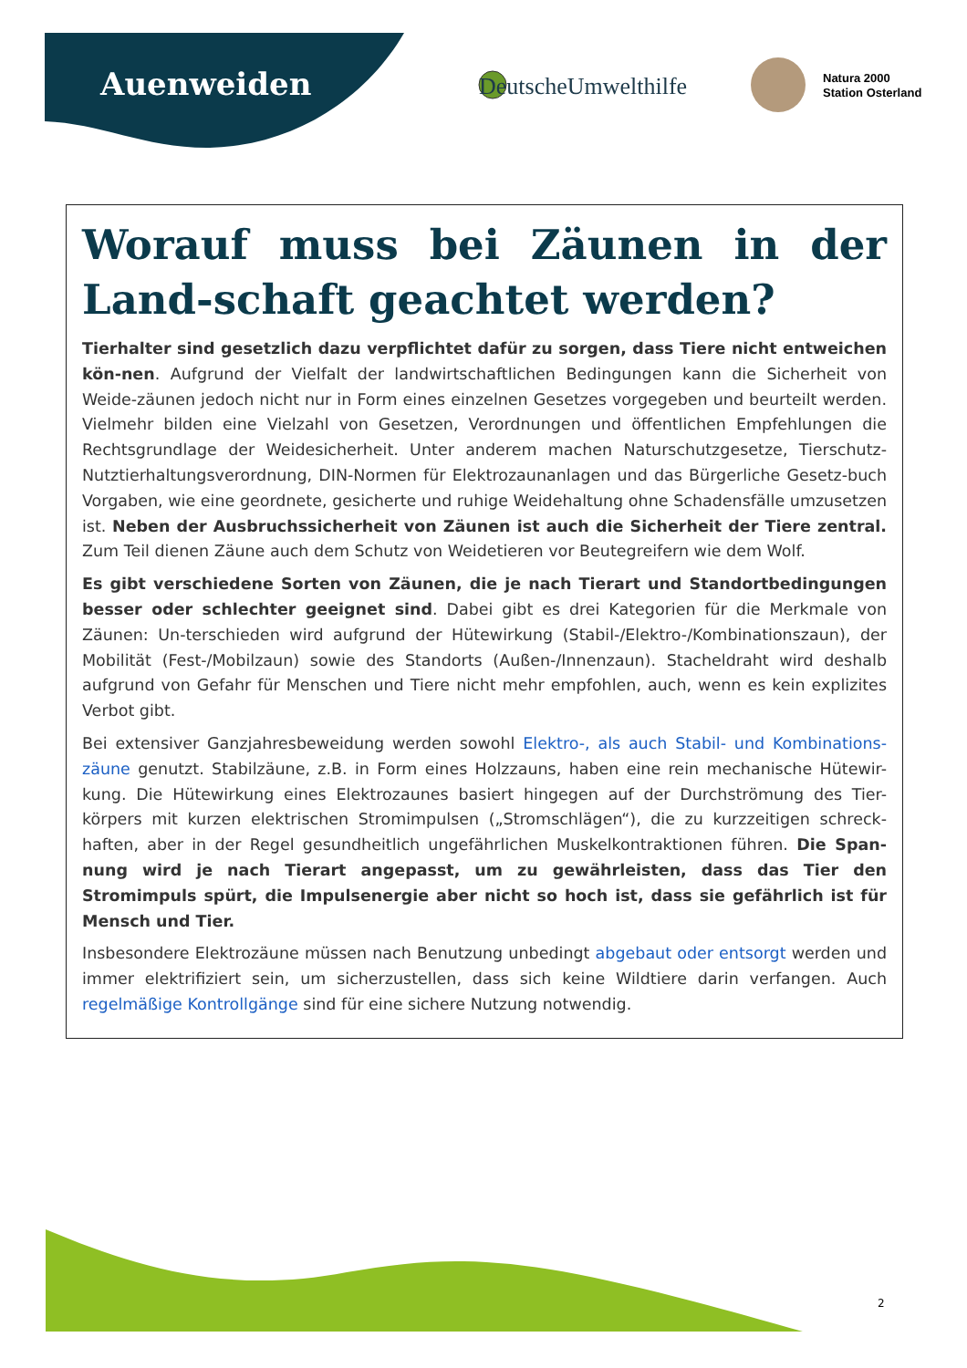Auenweiden DeutscheUmwelthilfe
Natura 2000
Station Osterland
Worauf muss bei Zäunen in der Land-schaft geachtet werden?
Tierhalter sind gesetzlich dazu verpflichtet dafür zu sorgen, dass Tiere nicht entweichen kön-nen. Aufgrund der Vielfalt der landwirtschaftlichen Bedingungen kann die Sicherheit von Weide-zäunen jedoch nicht nur in Form eines einzelnen Gesetzes vorgegeben und beurteilt werden. Vielmehr bilden eine Vielzahl von Gesetzen, Verordnungen und öffentlichen Empfehlungen die Rechtsgrundlage der Weidesicherheit. Unter anderem machen Naturschutzgesetze, Tierschutz-Nutztierhaltungsverordnung, DIN-Normen für Elektrozaunanlagen und das Bürgerliche Gesetz-buch Vorgaben, wie eine geordnete, gesicherte und ruhige Weidehaltung ohne Schadensfälle umzusetzen ist. Neben der Ausbruchssicherheit von Zäunen ist auch die Sicherheit der Tiere zentral. Zum Teil dienen Zäune auch dem Schutz von Weidetieren vor Beutegreifern wie dem Wolf.
Es gibt verschiedene Sorten von Zäunen, die je nach Tierart und Standortbedingungen besser oder schlechter geeignet sind. Dabei gibt es drei Kategorien für die Merkmale von Zäunen: Un-terschieden wird aufgrund der Hütewirkung (Stabil-/Elektro-/Kombinationszaun), der Mobilität (Fest-/Mobilzaun) sowie des Standorts (Außen-/Innenzaun). Stacheldraht wird deshalb aufgrund von Gefahr für Menschen und Tiere nicht mehr empfohlen, auch, wenn es kein explizites Verbot gibt.
Bei extensiver Ganzjahresbeweidung werden sowohl Elektro-, als auch Stabil- und Kombinations-zäune genutzt. Stabilzäune, z.B. in Form eines Holzzauns, haben eine rein mechanische Hütewir-kung. Die Hütewirkung eines Elektrozaunes basiert hingegen auf der Durchströmung des Tier-körpers mit kurzen elektrischen Stromimpulsen („Stromschlägen“), die zu kurzzeitigen schreck-haften, aber in der Regel gesundheitlich ungefährlichen Muskelkontraktionen führen. Die Span-nung wird je nach Tierart angepasst, um zu gewährleisten, dass das Tier den Stromimpuls spürt, die Impulsenergie aber nicht so hoch ist, dass sie gefährlich ist für Mensch und Tier.
Insbesondere Elektrozäune müssen nach Benutzung unbedingt abgebaut oder entsorgt werden und immer elektrifiziert sein, um sicherzustellen, dass sich keine Wildtiere darin verfangen. Auch regelmäßige Kontrollgänge sind für eine sichere Nutzung notwendig.
2